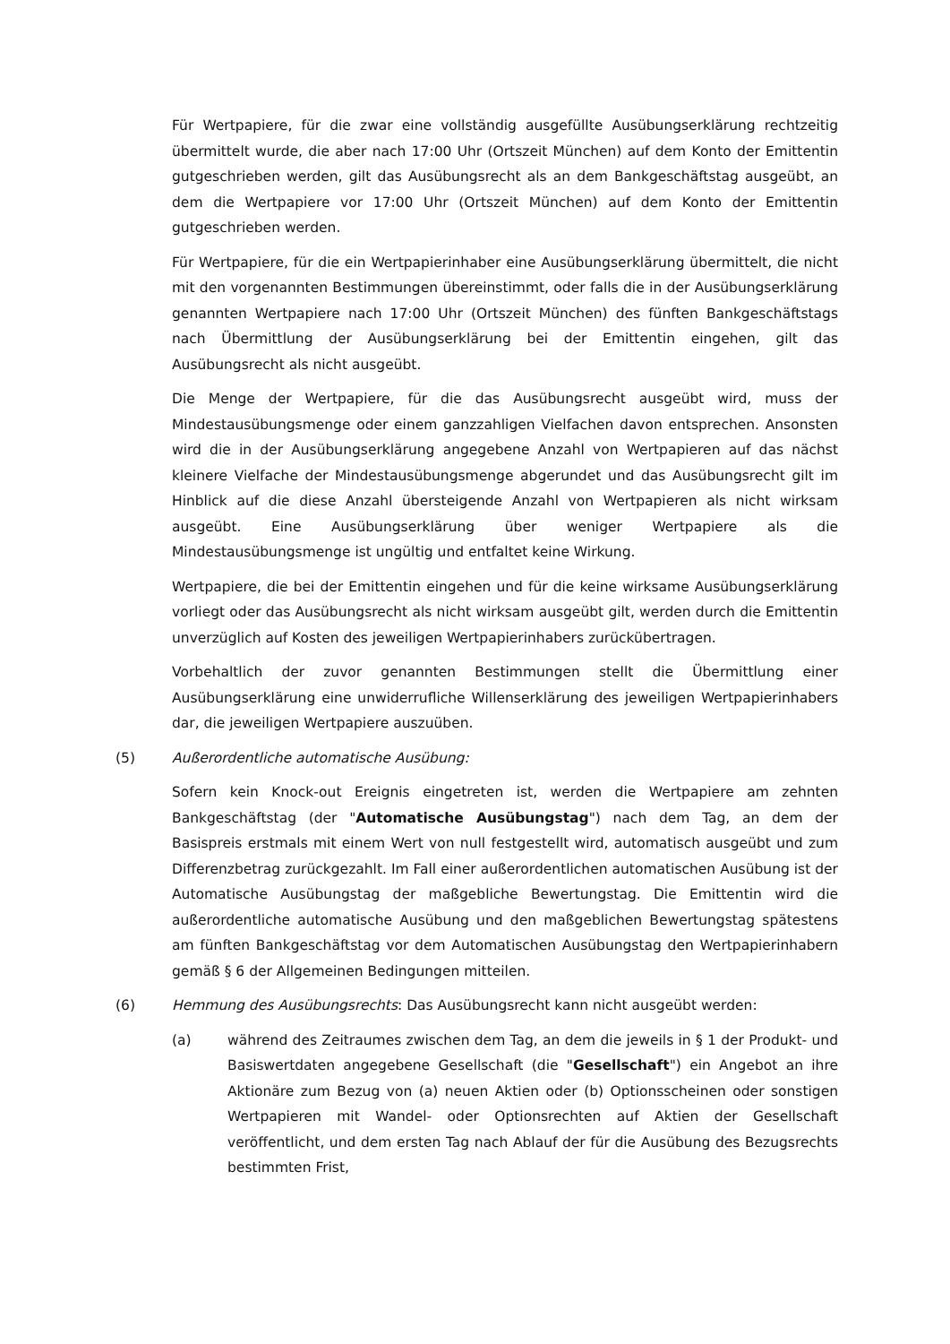Für Wertpapiere, für die zwar eine vollständig ausgefüllte Ausübungserklärung rechtzeitig übermittelt wurde, die aber nach 17:00 Uhr (Ortszeit München) auf dem Konto der Emittentin gutgeschrieben werden, gilt das Ausübungsrecht als an dem Bankgeschäftstag ausgeübt, an dem die Wertpapiere vor 17:00 Uhr (Ortszeit München) auf dem Konto der Emittentin gutgeschrieben werden.
Für Wertpapiere, für die ein Wertpapierinhaber eine Ausübungserklärung übermittelt, die nicht mit den vorgenannten Bestimmungen übereinstimmt, oder falls die in der Ausübungserklärung genannten Wertpapiere nach 17:00 Uhr (Ortszeit München) des fünften Bankgeschäftstags nach Übermittlung der Ausübungserklärung bei der Emittentin eingehen, gilt das Ausübungsrecht als nicht ausgeübt.
Die Menge der Wertpapiere, für die das Ausübungsrecht ausgeübt wird, muss der Mindestausübungsmenge oder einem ganzzahligen Vielfachen davon entsprechen. Ansonsten wird die in der Ausübungserklärung angegebene Anzahl von Wertpapieren auf das nächst kleinere Vielfache der Mindestausübungsmenge abgerundet und das Ausübungsrecht gilt im Hinblick auf die diese Anzahl übersteigende Anzahl von Wertpapieren als nicht wirksam ausgeübt. Eine Ausübungserklärung über weniger Wertpapiere als die Mindestausübungsmenge ist ungültig und entfaltet keine Wirkung.
Wertpapiere, die bei der Emittentin eingehen und für die keine wirksame Ausübungserklärung vorliegt oder das Ausübungsrecht als nicht wirksam ausgeübt gilt, werden durch die Emittentin unverzüglich auf Kosten des jeweiligen Wertpapierinhabers zurückübertragen.
Vorbehaltlich der zuvor genannten Bestimmungen stellt die Übermittlung einer Ausübungserklärung eine unwiderrufliche Willenserklärung des jeweiligen Wertpapierinhabers dar, die jeweiligen Wertpapiere auszuüben.
(5) Außerordentliche automatische Ausübung:
Sofern kein Knock-out Ereignis eingetreten ist, werden die Wertpapiere am zehnten Bankgeschäftstag (der "Automatische Ausübungstag") nach dem Tag, an dem der Basispreis erstmals mit einem Wert von null festgestellt wird, automatisch ausgeübt und zum Differenzbetrag zurückgezahlt. Im Fall einer außerordentlichen automatischen Ausübung ist der Automatische Ausübungstag der maßgebliche Bewertungstag. Die Emittentin wird die außerordentliche automatische Ausübung und den maßgeblichen Bewertungstag spätestens am fünften Bankgeschäftstag vor dem Automatischen Ausübungstag den Wertpapierinhabern gemäß § 6 der Allgemeinen Bedingungen mitteilen.
(6) Hemmung des Ausübungsrechts: Das Ausübungsrecht kann nicht ausgeübt werden:
(a) während des Zeitraumes zwischen dem Tag, an dem die jeweils in § 1 der Produkt- und Basiswertdaten angegebene Gesellschaft (die "Gesellschaft") ein Angebot an ihre Aktionäre zum Bezug von (a) neuen Aktien oder (b) Optionsscheinen oder sonstigen Wertpapieren mit Wandel- oder Optionsrechten auf Aktien der Gesellschaft veröffentlicht, und dem ersten Tag nach Ablauf der für die Ausübung des Bezugsrechts bestimmten Frist,